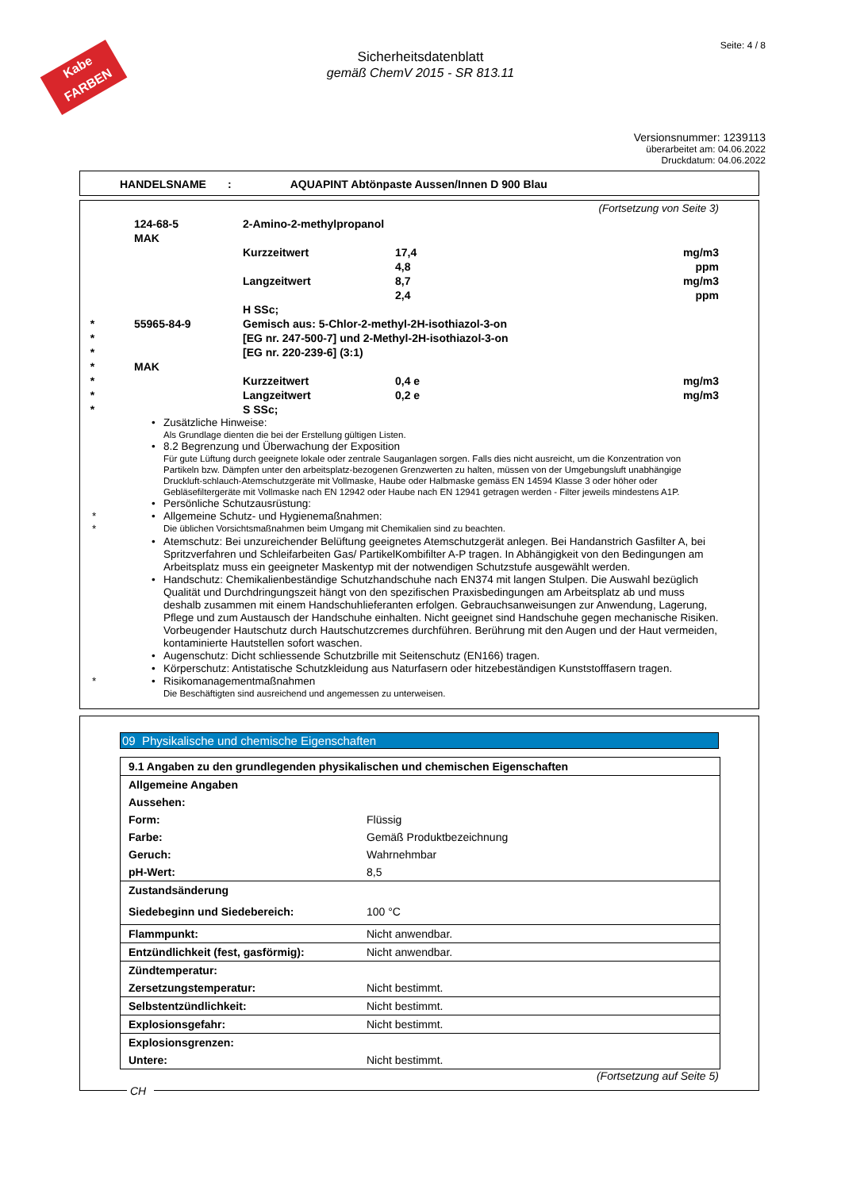Kabe
FARBEN
Sicherheitsdatenblatt
gemäß ChemV 2015 - SR 813.11
Seite: 4 / 8
Versionsnummer: 1239113
überarbeitet am: 04.06.2022
Druckdatum: 04.06.2022
HANDELSNAME : AQUAPINT Abtönpaste Aussen/Innen D 900 Blau
(Fortsetzung von Seite 3)
| | 124-68-5 | 2-Amino-2-methylpropanol | | |
| | MAK | | | |
| | | Kurzzeitwert | 17,4 | mg/m3 |
| | | | 4,8 | ppm |
| | | Langzeitwert | 8,7 | mg/m3 |
| | | | 2,4 | ppm |
| | | H SSc; | | |
| * | 55965-84-9 | Gemisch aus: 5-Chlor-2-methyl-2H-isothiazol-3-on | | |
| * | | [EG nr. 247-500-7] und 2-Methyl-2H-isothiazol-3-on | | |
| * | | [EG nr. 220-239-6] (3:1) | | |
| * | MAK | | | |
| * | | Kurzzeitwert | 0,4 e | mg/m3 |
| * | | Langzeitwert | 0,2 e | mg/m3 |
| * | | S SSc; | | |
• Zusätzliche Hinweise:
Als Grundlage dienten die bei der Erstellung gültigen Listen.
• 8.2 Begrenzung und Überwachung der Exposition
Für gute Lüftung durch geeignete lokale oder zentrale Sauganlagen sorgen. Falls dies nicht ausreicht, um die Konzentration von Partikeln bzw. Dämpfen unter den arbeitsplatz-bezogenen Grenzwerten zu halten, müssen von der Umgebungsluft unabhängige Druckluft-schlauch-Atemschutzgeräte mit Vollmaske, Haube oder Halbmaske gemäss EN 14594 Klasse 3 oder höher oder Gebläsefiltergeräte mit Vollmaske nach EN 12942 oder Haube nach EN 12941 getragen werden - Filter jeweils mindestens A1P.
• Persönliche Schutzausrüstung:
* • Allgemeine Schutz- und Hygienemaßnahmen:
*
Die üblichen Vorsichtsmaßnahmen beim Umgang mit Chemikalien sind zu beachten.
• Atemschutz: Bei unzureichender Belüftung geeignetes Atemschutzgerät anlegen. Bei Handanstrich Gasfilter A, bei Spritzverfahren und Schleifarbeiten Gas/ PartikelKombifilter A-P tragen. In Abhängigkeit von den Bedingungen am Arbeitsplatz muss ein geeigneter Maskentyp mit der notwendigen Schutzstufe ausgewählt werden.
• Handschutz: Chemikalienbeständige Schutzhandschuhe nach EN374 mit langen Stulpen. Die Auswahl bezüglich Qualität und Durchdringungszeit hängt von den spezifischen Praxisbedingungen am Arbeitsplatz ab und muss deshalb zusammen mit einem Handschuhlieferanten erfolgen. Gebrauchsanweisungen zur Anwendung, Lagerung, Pflege und zum Austausch der Handschuhe einhalten. Nicht geeignet sind Handschuhe gegen mechanische Risiken. Vorbeugender Hautschutz durch Hautschutzcremes durchführen. Berührung mit den Augen und der Haut vermeiden, kontaminierte Hautstellen sofort waschen.
• Augenschutz: Dicht schliessende Schutzbrille mit Seitenschutz (EN166) tragen.
• Körperschutz: Antistatische Schutzkleidung aus Naturfasern oder hitzebeständigen Kunststofffasern tragen.
* • Risikomanagementmaßnahmen
Die Beschäftigten sind ausreichend und angemessen zu unterweisen.
09 Physikalische und chemische Eigenschaften
| 9.1 Angaben zu den grundlegenden physikalischen und chemischen Eigenschaften | |
| Allgemeine Angaben | |
| Aussehen: | |
| Form: | Flüssig |
| Farbe: | Gemäß Produktbezeichnung |
| Geruch: | Wahrnehmbar |
| pH-Wert: | 8,5 |
| Zustandsänderung | |
| Siedebeginn und Siedebereich: | 100 °C |
| Flammpunkt: | Nicht anwendbar. |
| Entzündlichkeit (fest, gasförmig): | Nicht anwendbar. |
| Zündtemperatur: | |
| Zersetzungstemperatur: | Nicht bestimmt. |
| Selbstentzündlichkeit: | Nicht bestimmt. |
| Explosionsgefahr: | Nicht bestimmt. |
| Explosionsgrenzen: | |
| Untere: | Nicht bestimmt. |
(Fortsetzung auf Seite 5)
CH